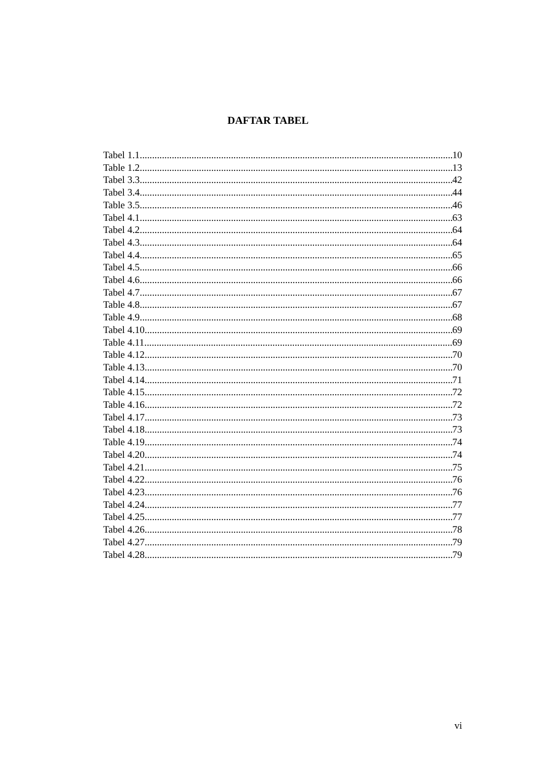DAFTAR TABEL
Tabel 1.1 10
Table 1.2 13
Tabel 3.3 42
Tabel 3.4 44
Table 3.5 46
Tabel 4.1 63
Tabel 4.2 64
Tabel 4.3 64
Tabel 4.4 65
Tabel 4.5 66
Tabel 4.6 66
Tabel 4.7 67
Table 4.8 67
Table 4.9 68
Tabel 4.10 69
Table 4.11 69
Table 4.12 70
Table 4.13 70
Tabel 4.14 71
Table 4.15 72
Table 4.16 72
Tabel 4.17 73
Tabel 4.18 73
Table 4.19 74
Tabel 4.20 74
Tabel 4.21 75
Tabel 4.22 76
Tabel 4.23 76
Tabel 4.24 77
Tabel 4.25 77
Tabel 4.26 78
Tabel 4.27 79
Tabel 4.28 79
vi